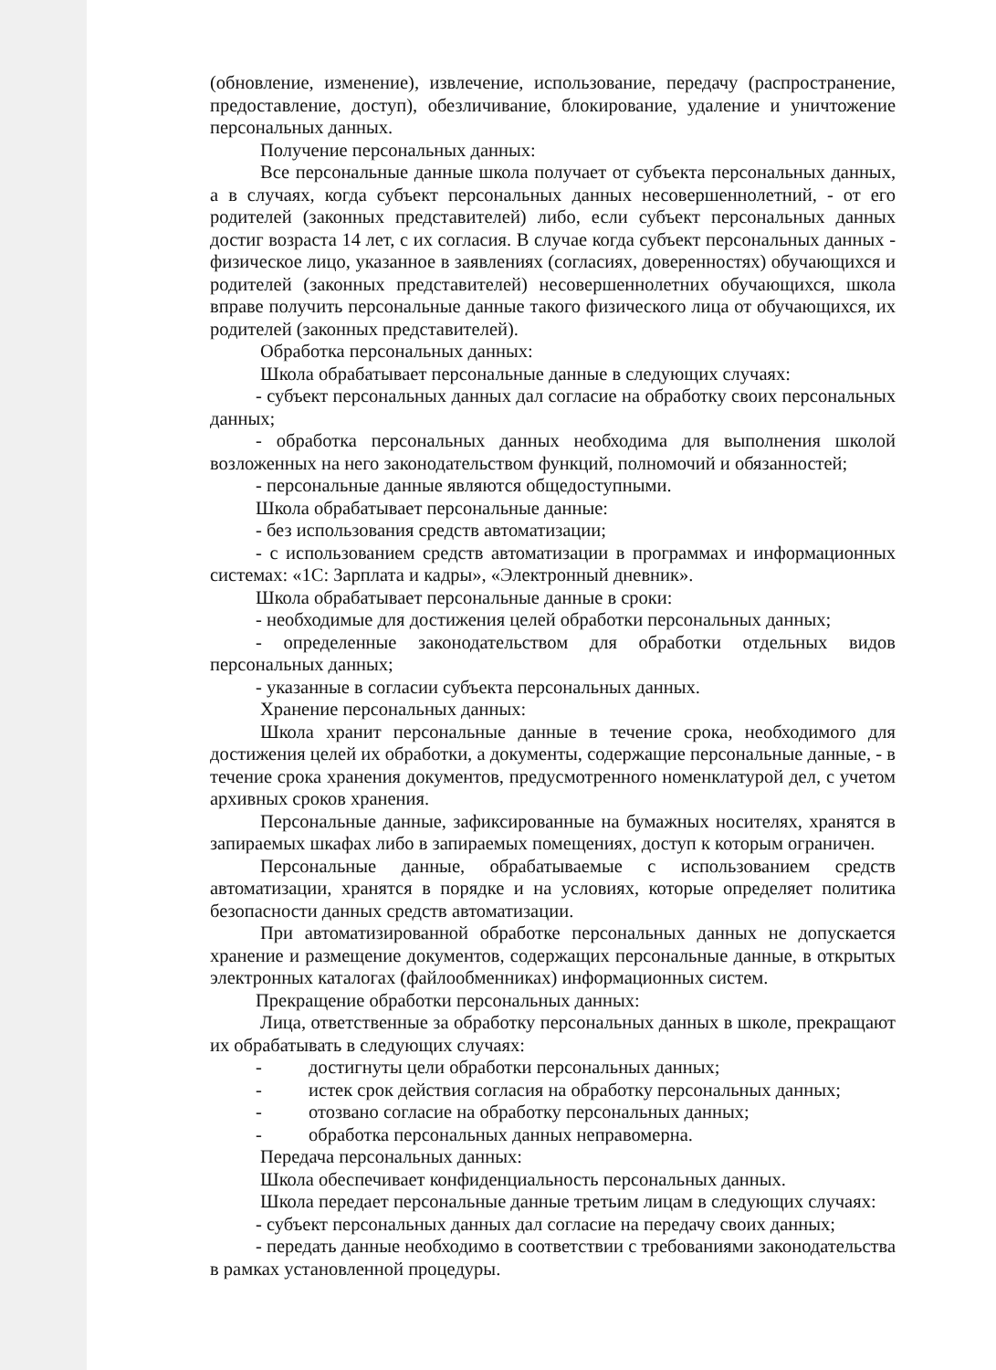(обновление, изменение), извлечение, использование, передачу (распространение, предоставление, доступ), обезличивание, блокирование, удаление и уничтожение персональных данных.
Получение персональных данных:
Все персональные данные школа получает от субъекта персональных данных, а в случаях, когда субъект персональных данных несовершеннолетний, - от его родителей (законных представителей) либо, если субъект персональных данных достиг возраста 14 лет, с их согласия. В случае когда субъект персональных данных - физическое лицо, указанное в заявлениях (согласиях, доверенностях) обучающихся и родителей (законных представителей) несовершеннолетних обучающихся, школа вправе получить персональные данные такого физического лица от обучающихся, их родителей (законных представителей).
Обработка персональных данных:
Школа обрабатывает персональные данные в следующих случаях:
- субъект персональных данных дал согласие на обработку своих персональных данных;
- обработка персональных данных необходима для выполнения школой возложенных на него законодательством функций, полномочий и обязанностей;
- персональные данные являются общедоступными.
Школа обрабатывает персональные данные:
- без использования средств автоматизации;
- с использованием средств автоматизации в программах и информационных системах: «1С: Зарплата и кадры», «Электронный дневник».
Школа обрабатывает персональные данные в сроки:
- необходимые для достижения целей обработки персональных данных;
- определенные законодательством для обработки отдельных видов персональных данных;
- указанные в согласии субъекта персональных данных.
Хранение персональных данных:
Школа хранит персональные данные в течение срока, необходимого для достижения целей их обработки, а документы, содержащие персональные данные, - в течение срока хранения документов, предусмотренного номенклатурой дел, с учетом архивных сроков хранения.
Персональные данные, зафиксированные на бумажных носителях, хранятся в запираемых шкафах либо в запираемых помещениях, доступ к которым ограничен.
Персональные данные, обрабатываемые с использованием средств автоматизации, хранятся в порядке и на условиях, которые определяет политика безопасности данных средств автоматизации.
При автоматизированной обработке персональных данных не допускается хранение и размещение документов, содержащих персональные данные, в открытых электронных каталогах (файлообменниках) информационных систем.
Прекращение обработки персональных данных:
Лица, ответственные за обработку персональных данных в школе, прекращают их обрабатывать в следующих случаях:
- достигнуты цели обработки персональных данных;
- истек срок действия согласия на обработку персональных данных;
- отозвано согласие на обработку персональных данных;
- обработка персональных данных неправомерна.
Передача персональных данных:
Школа обеспечивает конфиденциальность персональных данных.
Школа передает персональные данные третьим лицам в следующих случаях:
- субъект персональных данных дал согласие на передачу своих данных;
- передать данные необходимо в соответствии с требованиями законодательства в рамках установленной процедуры.